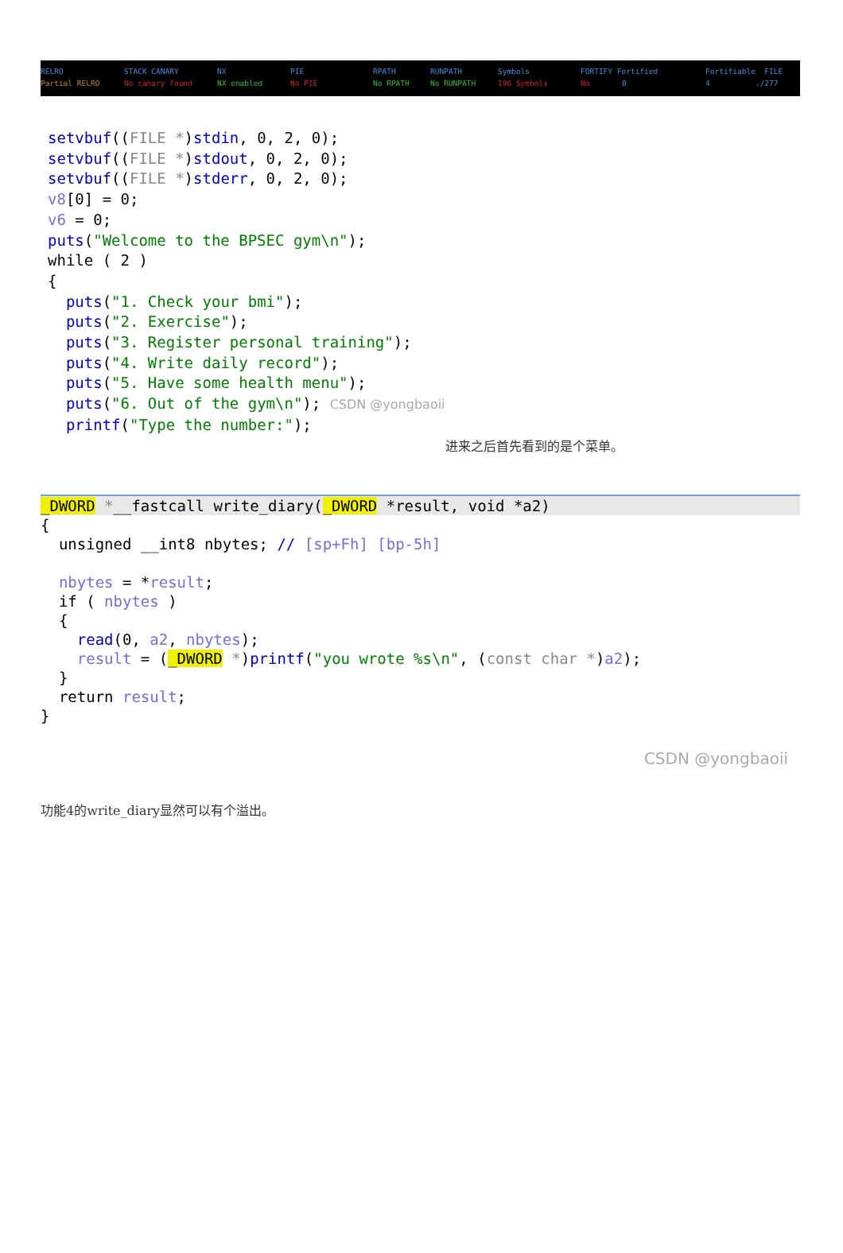RELRO STACK CANARY NX PIE RPATH RUNPATH Symbols FORTIFY Fortified Fortifiable FILE
Partial RELRO No canary found NX enabled No PIE No RPATH No RUNPATH 196 Symbols No 0 4 ./277
setvbuf((FILE *)stdin, 0, 2, 0); setvbuf((FILE *)stdout, 0, 2, 0); setvbuf((FILE *)stderr, 0, 2, 0); v8[0] = 0; v6 = 0; puts("Welcome to the BPSEC gym\n"); while ( 2 ) { puts("1. Check your bmi"); puts("2. Exercise"); puts("3. Register personal training"); puts("4. Write daily record"); puts("5. Have some health menu"); puts("6. Out of the gym\n"); CSDN @yongbaoii printf("Type the number:");
进来之后首先看到的是个菜单。
_DWORD *__fastcall write_diary(_DWORD *result, void *a2)
{
  unsigned __int8 nbytes; // [sp+Fh] [bp-5h]

  nbytes = *result;
  if ( nbytes )
  {
    read(0, a2, nbytes);
    result = (_DWORD *)printf("you wrote %s\n", (const char *)a2);
  }
  return result;
}
CSDN @yongbaoii
功能4的write_diary显然可以有个溢出。